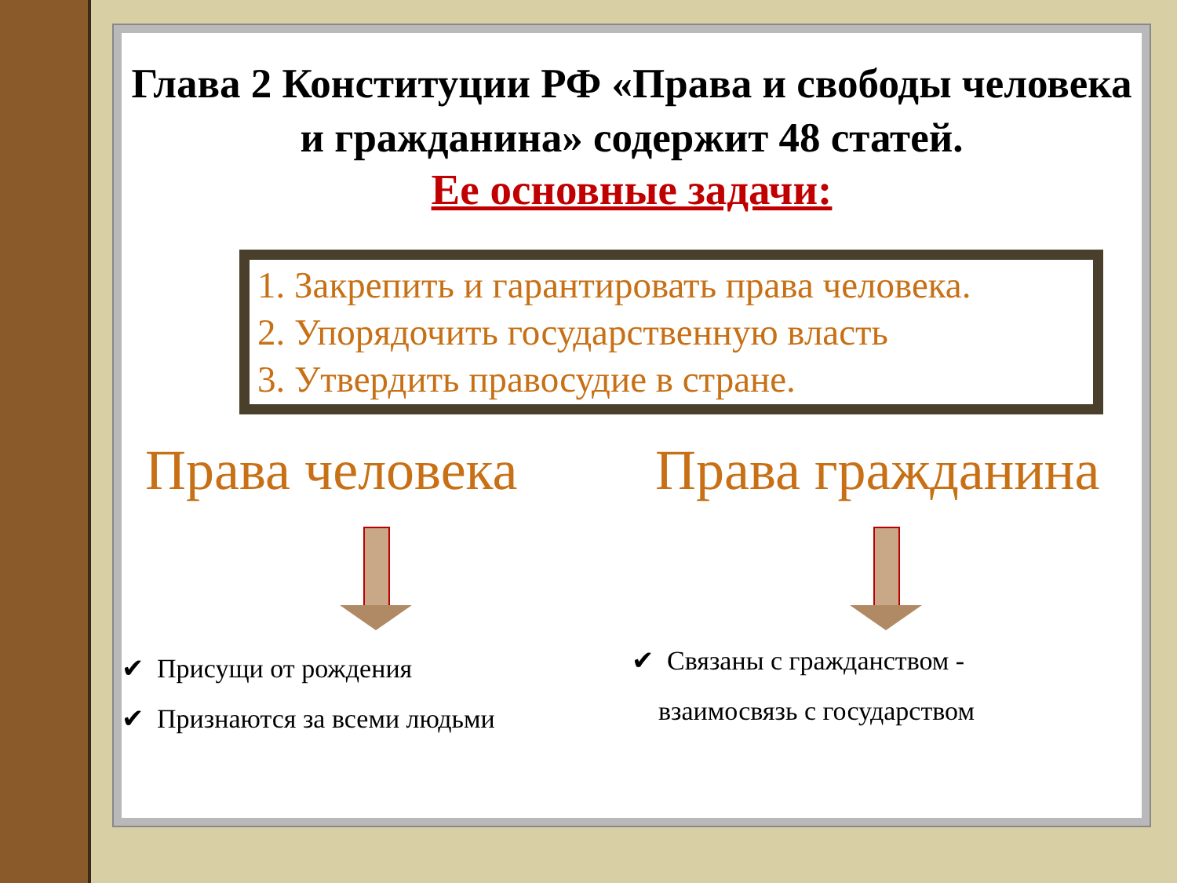Глава 2 Конституции РФ «Права и свободы человека и гражданина» содержит 48 статей.
Ее основные задачи:
1. Закрепить и гарантировать права человека.
2. Упорядочить государственную власть
3. Утвердить правосудие в стране.
Права человека
✔ Присущи от рождения
✔ Признаются за всеми людьми
Права гражданина
✔ Связаны с гражданством -
взаимосвязь с государством